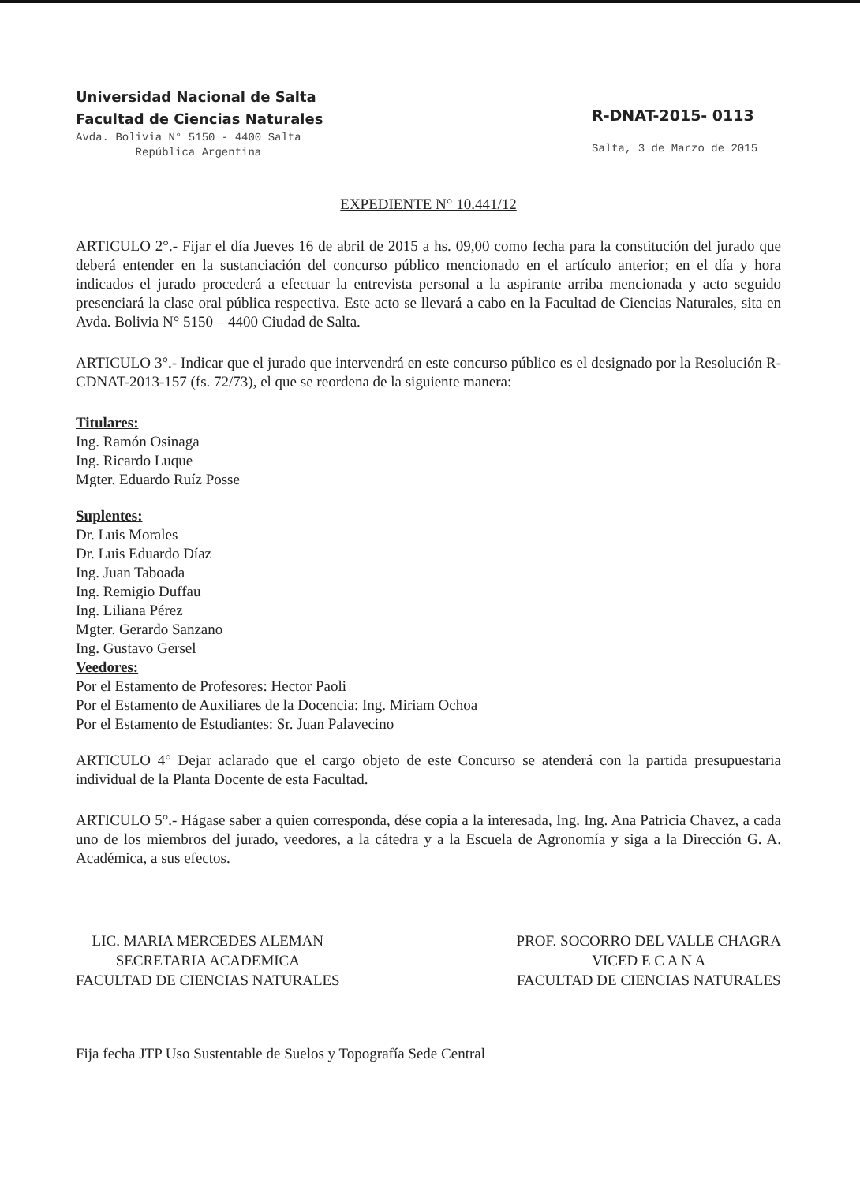Universidad Nacional de Salta
Facultad de Ciencias Naturales
Avda. Bolivia N° 5150 - 4400 Salta
República Argentina
R-DNAT-2015- 0113
Salta, 3 de Marzo de 2015
EXPEDIENTE N° 10.441/12
ARTICULO 2°.- Fijar el día Jueves 16 de abril de 2015 a hs. 09,00 como fecha para la constitución del jurado que deberá entender en la sustanciación del concurso público mencionado en el artículo anterior; en el día y hora indicados el jurado procederá a efectuar la entrevista personal a la aspirante arriba mencionada y acto seguido presenciará la clase oral pública respectiva. Este acto se llevará a cabo en la Facultad de Ciencias Naturales, sita en Avda. Bolivia N° 5150 – 4400 Ciudad de Salta.
ARTICULO 3°.- Indicar que el jurado que intervendrá en este concurso público es el designado por la Resolución R-CDNAT-2013-157 (fs. 72/73), el que se reordena de la siguiente manera:
Titulares:
Ing. Ramón Osinaga
Ing. Ricardo Luque
Mgter. Eduardo Ruíz Posse
Suplentes:
Dr. Luis Morales
Dr. Luis Eduardo Díaz
Ing. Juan Taboada
Ing. Remigio Duffau
Ing. Liliana Pérez
Mgter. Gerardo Sanzano
Ing. Gustavo Gersel
Veedores:
Por el Estamento de Profesores: Hector Paoli
Por el Estamento de Auxiliares de la Docencia: Ing. Miriam Ochoa
Por el Estamento de Estudiantes: Sr. Juan Palavecino
ARTICULO 4° Dejar aclarado que el cargo objeto de este Concurso se atenderá con la partida presupuestaria individual de la Planta Docente de esta Facultad.
ARTICULO 5°.- Hágase saber a quien corresponda, dése copia a la interesada, Ing. Ing. Ana Patricia Chavez, a cada uno de los miembros del jurado, veedores, a la cátedra y a la Escuela de Agronomía y siga a la Dirección G. A. Académica, a sus efectos.
LIC. MARIA MERCEDES ALEMAN
SECRETARIA ACADEMICA
FACULTAD DE CIENCIAS NATURALES
PROF. SOCORRO DEL VALLE CHAGRA
VICED E C A N A
FACULTAD DE CIENCIAS NATURALES
Fija fecha JTP Uso Sustentable de Suelos y Topografía Sede Central